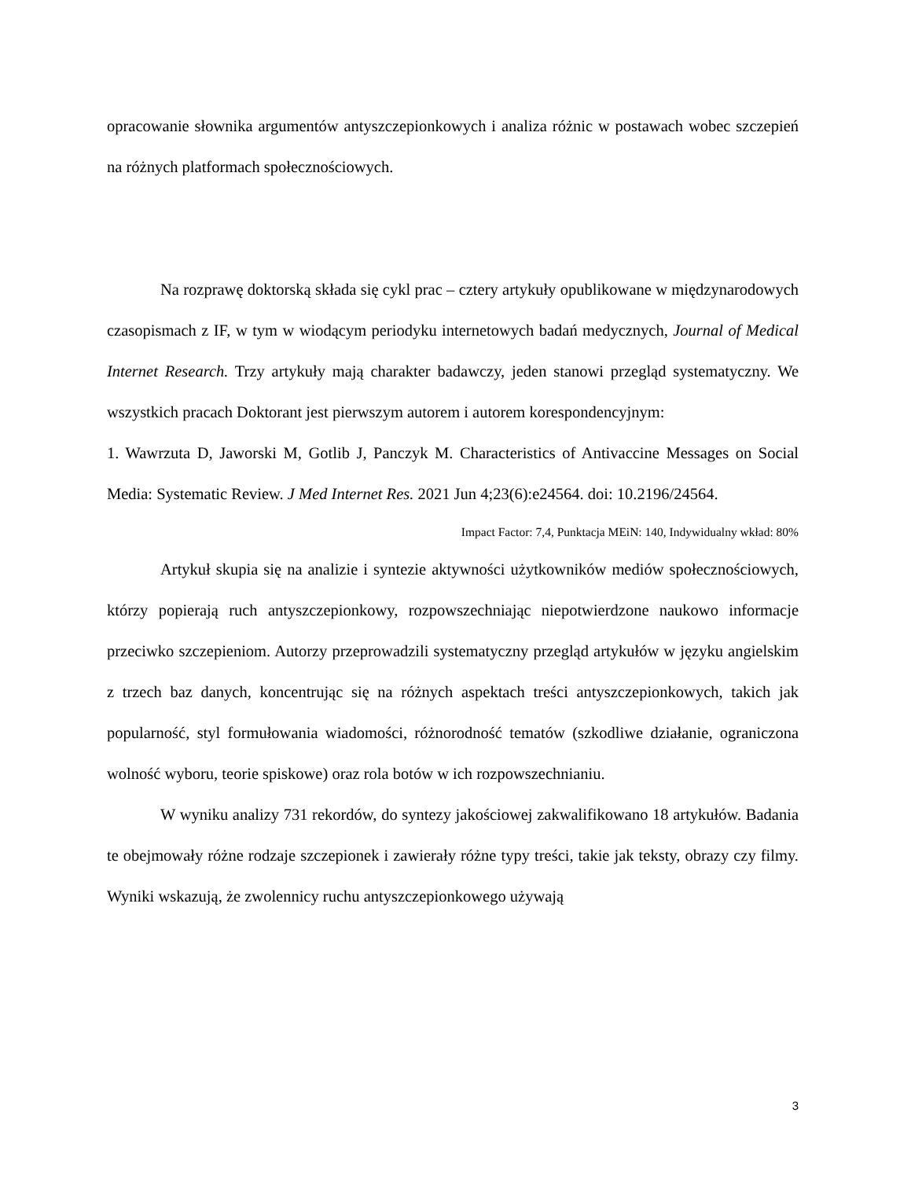opracowanie słownika argumentów antyszczepionkowych i analiza różnic w postawach wobec szczepień na różnych platformach społecznościowych.
Na rozprawę doktorską składa się cykl prac – cztery artykuły opublikowane w międzynarodowych czasopismach z IF, w tym w wiodącym periodyku internetowych badań medycznych, Journal of Medical Internet Research. Trzy artykuły mają charakter badawczy, jeden stanowi przegląd systematyczny. We wszystkich pracach Doktorant jest pierwszym autorem i autorem korespondencyjnym:
1. Wawrzuta D, Jaworski M, Gotlib J, Panczyk M. Characteristics of Antivaccine Messages on Social Media: Systematic Review. J Med Internet Res. 2021 Jun 4;23(6):e24564. doi: 10.2196/24564.
Impact Factor: 7,4, Punktacja MEiN: 140, Indywidualny wkład: 80%
Artykuł skupia się na analizie i syntezie aktywności użytkowników mediów społecznościowych, którzy popierają ruch antyszczepionkowy, rozpowszechniając niepotwierdzone naukowo informacje przeciwko szczepieniom. Autorzy przeprowadzili systematyczny przegląd artykułów w języku angielskim z trzech baz danych, koncentrując się na różnych aspektach treści antyszczepionkowych, takich jak popularność, styl formułowania wiadomości, różnorodność tematów (szkodliwe działanie, ograniczona wolność wyboru, teorie spiskowe) oraz rola botów w ich rozpowszechnianiu.
W wyniku analizy 731 rekordów, do syntezy jakościowej zakwalifikowano 18 artykułów. Badania te obejmowały różne rodzaje szczepionek i zawierały różne typy treści, takie jak teksty, obrazy czy filmy. Wyniki wskazują, że zwolennicy ruchu antyszczepionkowego używają
3